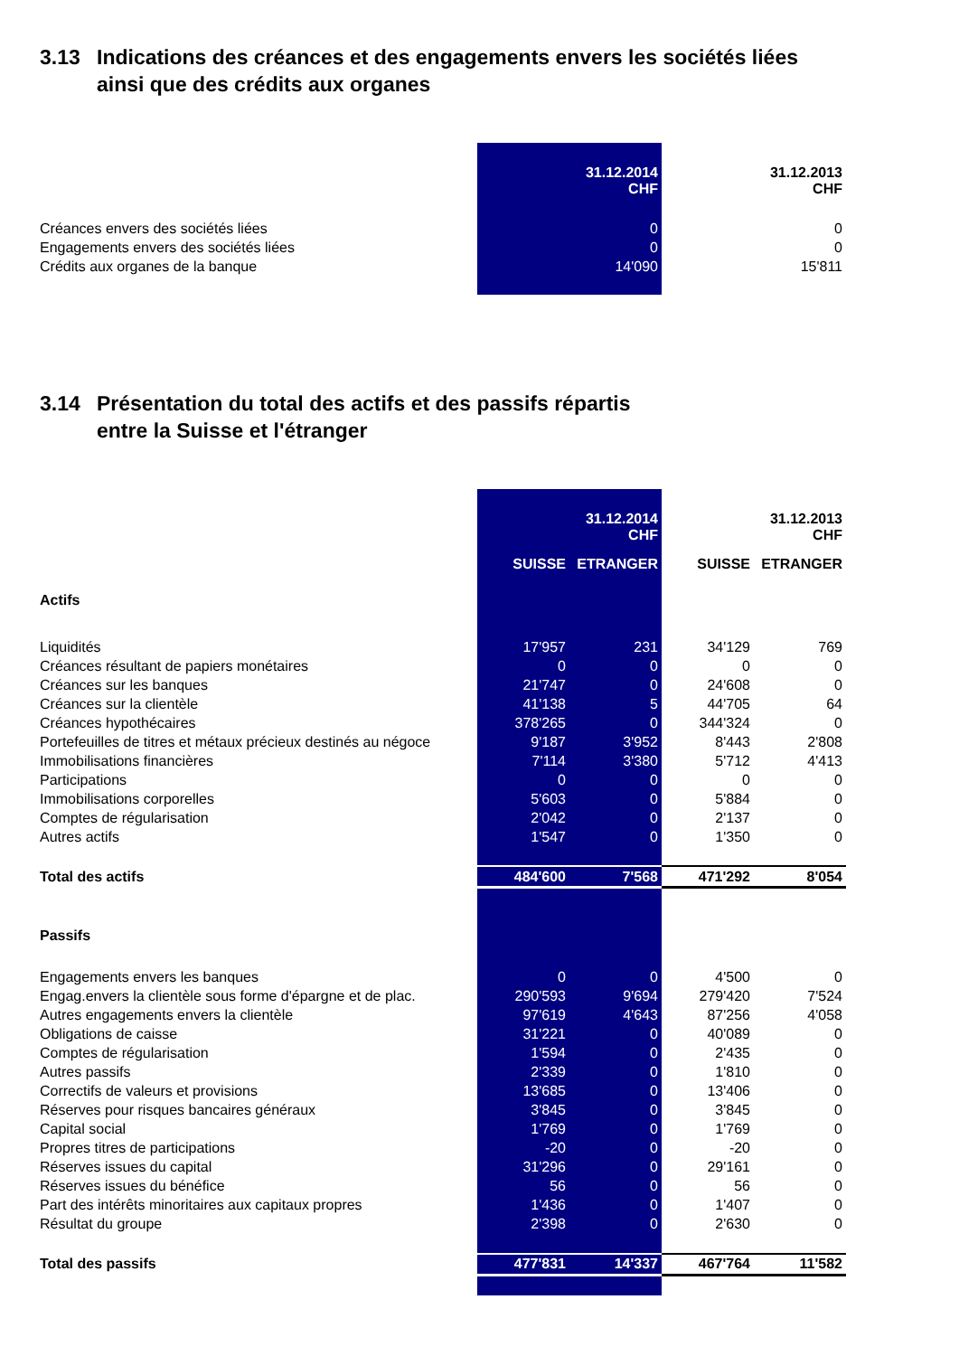3.13 Indications des créances et des engagements envers les sociétés liées
ainsi que des crédits aux organes
| | 31.12.2014 CHF | 31.12.2013 CHF |
| Créances envers des sociétés liées | 0 | 0 |
| Engagements envers des sociétés liées | 0 | 0 |
| Crédits aux organes de la banque | 14'090 | 15'811 |
3.14 Présentation du total des actifs et des passifs répartis
entre la Suisse et l'étranger
| | | 31.12.2014 CHF | | 31.12.2013 CHF |
| | SUISSE | ETRANGER | SUISSE | ETRANGER |
| Actifs | | | | |
| Liquidités | 17'957 | 231 | 34'129 | 769 |
| Créances résultant de papiers monétaires | 0 | 0 | 0 | 0 |
| Créances sur les banques | 21'747 | 0 | 24'608 | 0 |
| Créances sur la clientèle | 41'138 | 5 | 44'705 | 64 |
| Créances hypothécaires | 378'265 | 0 | 344'324 | 0 |
| Portefeuilles de titres et métaux précieux destinés au négoce | 9'187 | 3'952 | 8'443 | 2'808 |
| Immobilisations financières | 7'114 | 3'380 | 5'712 | 4'413 |
| Participations | 0 | 0 | 0 | 0 |
| Immobilisations corporelles | 5'603 | 0 | 5'884 | 0 |
| Comptes de régularisation | 2'042 | 0 | 2'137 | 0 |
| Autres actifs | 1'547 | 0 | 1'350 | 0 |
| Total des actifs | 484'600 | 7'568 | 471'292 | 8'054 |
| Passifs | | | | |
| Engagements envers les banques | 0 | 0 | 4'500 | 0 |
| Engag.envers la clientèle sous forme d'épargne et de plac. | 290'593 | 9'694 | 279'420 | 7'524 |
| Autres engagements envers la clientèle | 97'619 | 4'643 | 87'256 | 4'058 |
| Obligations de caisse | 31'221 | 0 | 40'089 | 0 |
| Comptes de régularisation | 1'594 | 0 | 2'435 | 0 |
| Autres passifs | 2'339 | 0 | 1'810 | 0 |
| Correctifs de valeurs et provisions | 13'685 | 0 | 13'406 | 0 |
| Réserves pour risques bancaires généraux | 3'845 | 0 | 3'845 | 0 |
| Capital social | 1'769 | 0 | 1'769 | 0 |
| Propres titres de participations | -20 | 0 | -20 | 0 |
| Réserves issues du capital | 31'296 | 0 | 29'161 | 0 |
| Réserves issues du bénéfice | 56 | 0 | 56 | 0 |
| Part des intérêts minoritaires aux capitaux propres | 1'436 | 0 | 1'407 | 0 |
| Résultat du groupe | 2'398 | 0 | 2'630 | 0 |
| Total des passifs | 477'831 | 14'337 | 467'764 | 11'582 |